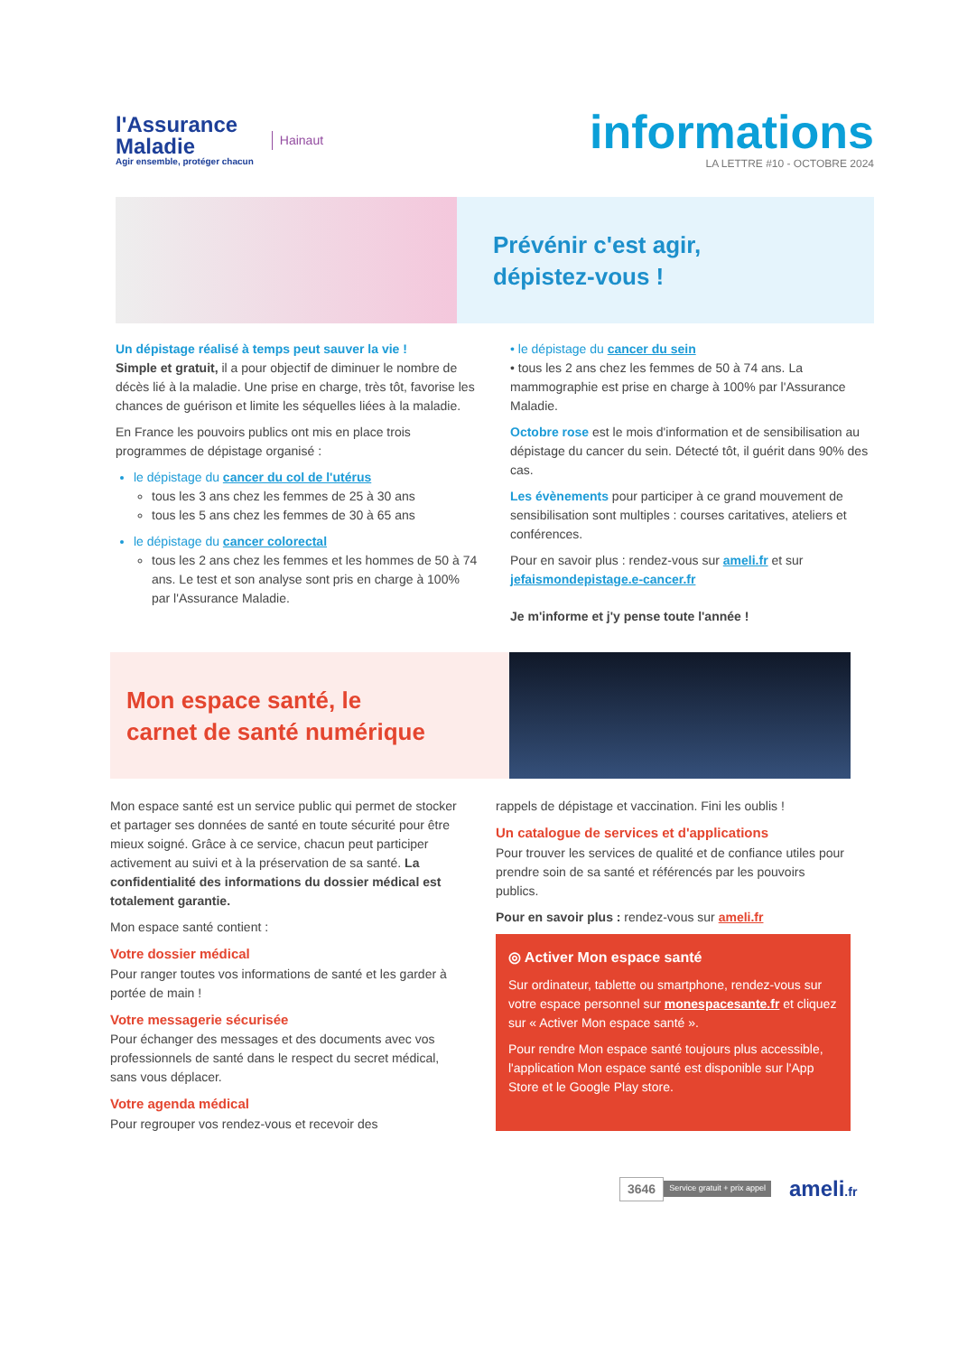l'Assurance
Maladie
Agir ensemble, protéger chacun
Hainaut
informations
LA LETTRE #10 - OCTOBRE 2024
Prévénir c'est agir,
dépistez-vous !
Un dépistage réalisé à temps peut sauver la vie !
Simple et gratuit, il a pour objectif de diminuer le nombre de décès lié à la maladie. Une prise en charge, très tôt, favorise les chances de guérison et limite les séquelles liées à la maladie.
En France les pouvoirs publics ont mis en place trois programmes de dépistage organisé :
le dépistage du cancer du col de l'utérus
tous les 3 ans chez les femmes de 25 à 30 ans
tous les 5 ans chez les femmes de 30 à 65 ans
le dépistage du cancer colorectal
tous les 2 ans chez les femmes et les hommes de 50 à 74 ans. Le test et son analyse sont pris en charge à 100% par l'Assurance Maladie.
• le dépistage du cancer du sein
• tous les 2 ans chez les femmes de 50 à 74 ans. La mammographie est prise en charge à 100% par l'Assurance Maladie.
Octobre rose est le mois d'information et de sensibilisation au dépistage du cancer du sein. Détecté tôt, il guérit dans 90% des cas.
Les évènements pour participer à ce grand mouvement de sensibilisation sont multiples : courses caritatives, ateliers et conférences.
Pour en savoir plus : rendez-vous sur ameli.fr et sur jefaismondepistage.e-cancer.fr
Je m'informe et j'y pense toute l'année !
Mon espace santé, le
carnet de santé numérique
Mon espace santé est un service public qui permet de stocker et partager ses données de santé en toute sécurité pour être mieux soigné. Grâce à ce service, chacun peut participer activement au suivi et à la préservation de sa santé. La confidentialité des informations du dossier médical est totalement garantie.
Mon espace santé contient :
Votre dossier médical
Pour ranger toutes vos informations de santé et les garder à portée de main !
Votre messagerie sécurisée
Pour échanger des messages et des documents avec vos professionnels de santé dans le respect du secret médical, sans vous déplacer.
Votre agenda médical
Pour regrouper vos rendez-vous et recevoir des
rappels de dépistage et vaccination. Fini les oublis !
Un catalogue de services et d'applications
Pour trouver les services de qualité et de confiance utiles pour prendre soin de sa santé et référencés par les pouvoirs publics.
Pour en savoir plus : rendez-vous sur ameli.fr
◎ Activer Mon espace santé
Sur ordinateur, tablette ou smartphone, rendez-vous sur votre espace personnel sur monespacesante.fr et cliquez sur « Activer Mon espace santé ».
Pour rendre Mon espace santé toujours plus accessible, l'application Mon espace santé est disponible sur l'App Store et le Google Play store.
3646 Service gratuit + prix appel ameli.fr